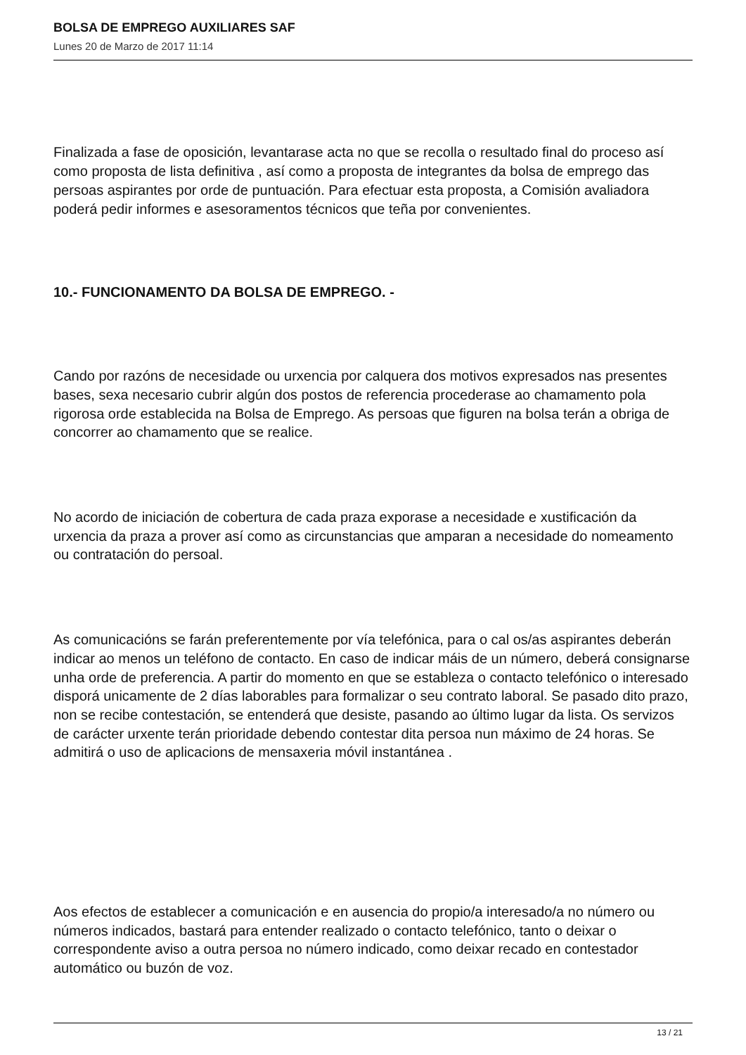BOLSA DE EMPREGO AUXILIARES SAF
Lunes 20 de Marzo de 2017 11:14
Finalizada a fase de oposición, levantarase acta no que se recolla o resultado final do proceso así como proposta de lista definitiva , así como a proposta de integrantes da bolsa de emprego das persoas aspirantes por orde de puntuación. Para efectuar esta proposta, a Comisión avaliadora poderá pedir informes e asesoramentos técnicos que teña por convenientes.
10.- FUNCIONAMENTO DA BOLSA DE EMPREGO. -
Cando por razóns de necesidade ou urxencia por calquera dos motivos expresados nas presentes bases, sexa necesario cubrir algún dos postos de referencia procederase ao chamamento pola rigorosa orde establecida na Bolsa de Emprego. As persoas que figuren na bolsa terán a obriga de concorrer ao chamamento que se realice.
No acordo de iniciación de cobertura de cada praza exporase a necesidade e xustificación da urxencia da praza a prover así como as circunstancias que amparan a necesidade do nomeamento ou contratación do persoal.
As comunicacións se farán preferentemente por vía telefónica, para o cal os/as aspirantes deberán indicar ao menos un teléfono de contacto. En caso de indicar máis de un número, deberá consignarse unha orde de preferencia. A partir do momento en que se estableza o contacto telefónico o interesado disporá unicamente de 2 días laborables para formalizar o seu contrato laboral. Se pasado dito prazo, non se recibe contestación, se entenderá que desiste, pasando ao último lugar da lista. Os servizos de carácter urxente terán prioridade debendo contestar dita persoa nun máximo de 24 horas. Se admitirá o uso de aplicacions de mensaxeria móvil instantánea .
Aos efectos de establecer a comunicación e en ausencia do propio/a interesado/a no número ou números indicados, bastará para entender realizado o contacto telefónico, tanto o deixar o correspondente aviso a outra persoa no número indicado, como deixar recado en contestador automático ou buzón de voz.
13 / 21